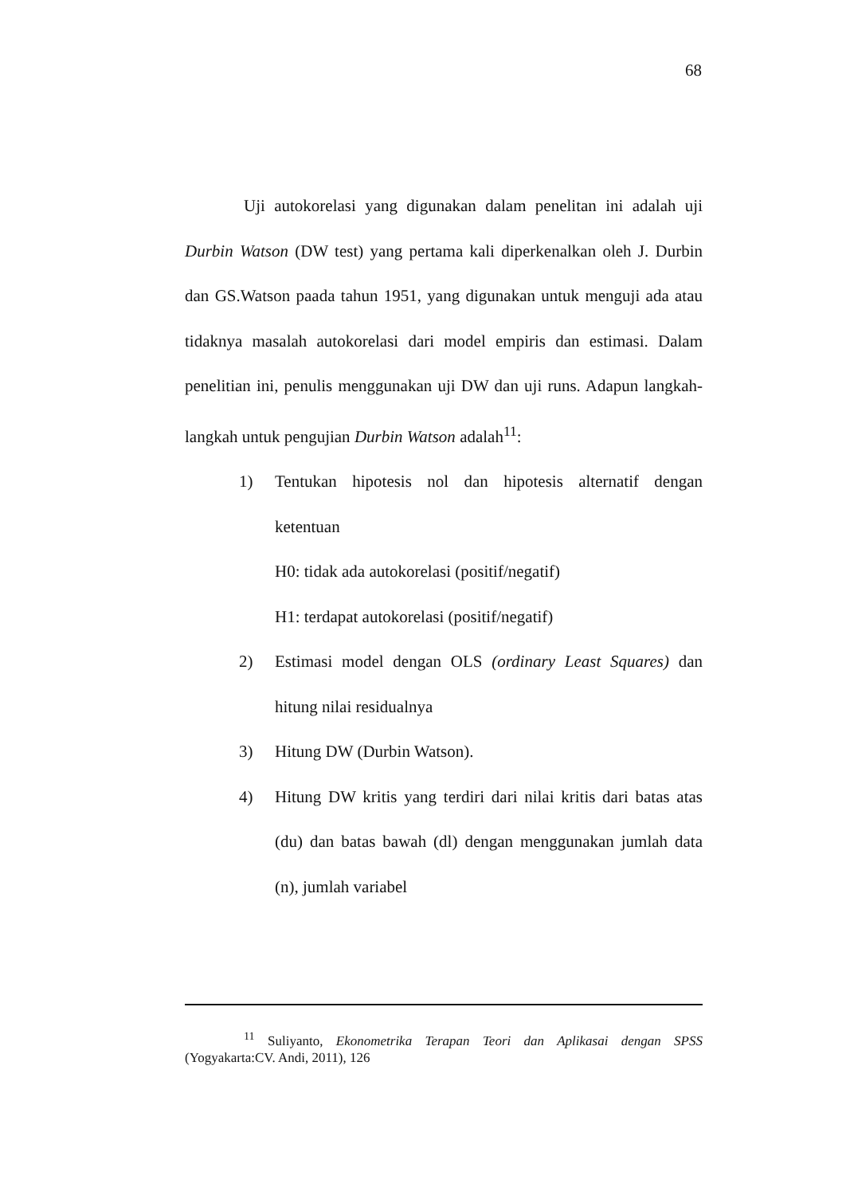68
Uji autokorelasi yang digunakan dalam penelitan ini adalah uji Durbin Watson (DW test) yang pertama kali diperkenalkan oleh J. Durbin dan GS.Watson paada tahun 1951, yang digunakan untuk menguji ada atau tidaknya masalah autokorelasi dari model empiris dan estimasi. Dalam penelitian ini, penulis menggunakan uji DW dan uji runs. Adapun langkah-langkah untuk pengujian Durbin Watson adalah<sup>11</sup>:
1) Tentukan hipotesis nol dan hipotesis alternatif dengan ketentuan
H0: tidak ada autokorelasi (positif/negatif)
H1: terdapat autokorelasi (positif/negatif)
2) Estimasi model dengan OLS (ordinary Least Squares) dan hitung nilai residualnya
3) Hitung DW (Durbin Watson).
4) Hitung DW kritis yang terdiri dari nilai kritis dari batas atas (du) dan batas bawah (dl) dengan menggunakan jumlah data (n), jumlah variabel
<sup>11</sup> Suliyanto, Ekonometrika Terapan Teori dan Aplikasai dengan SPSS (Yogyakarta:CV. Andi, 2011), 126